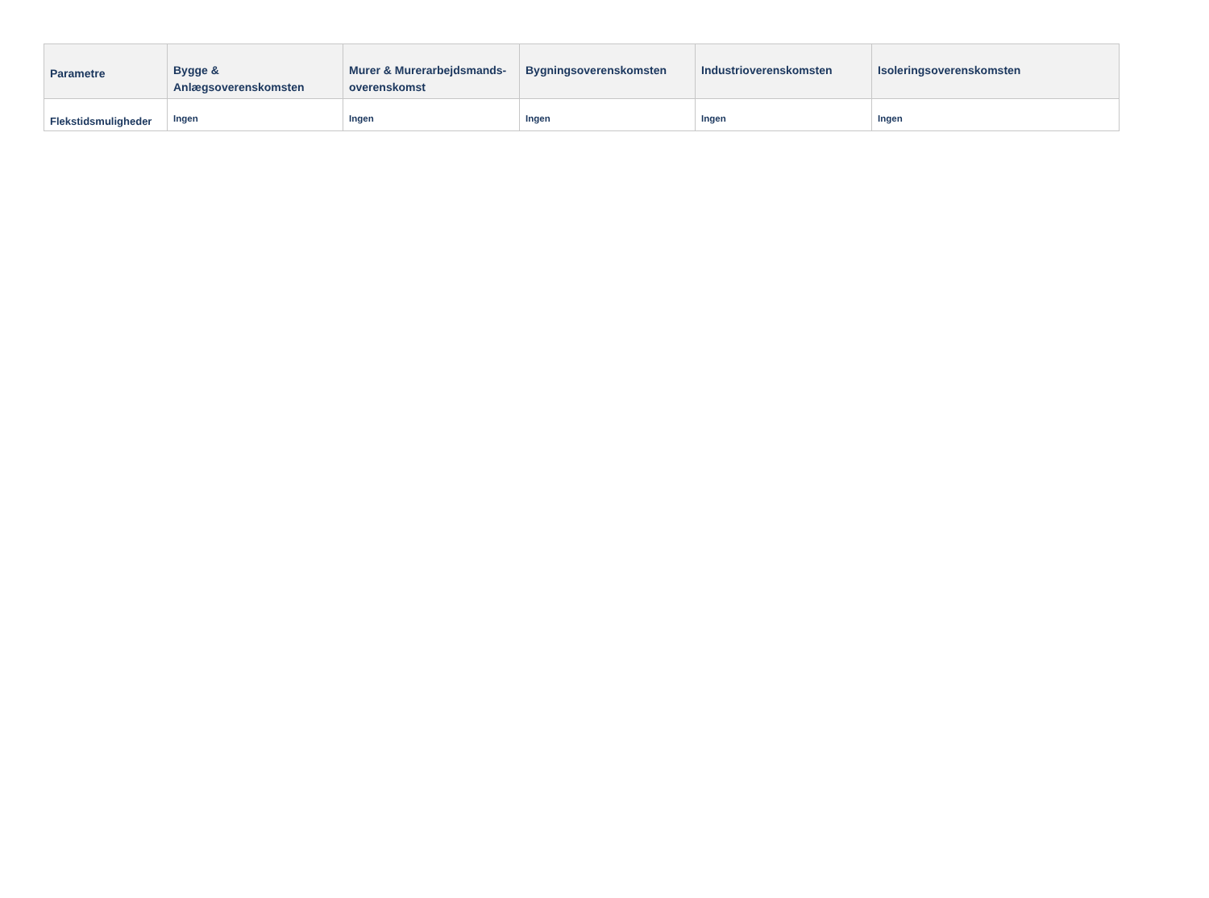| Parametre | Bygge & Anlægsoverenskomsten | Murer & Murerarbejdsmands-overenskomst | Bygningsoverenskomsten | Industrioverenskomsten | Isoleringsoverenskomsten |
| --- | --- | --- | --- | --- | --- |
| Flekstidsmuligheder | Ingen | Ingen | Ingen | Ingen | Ingen |